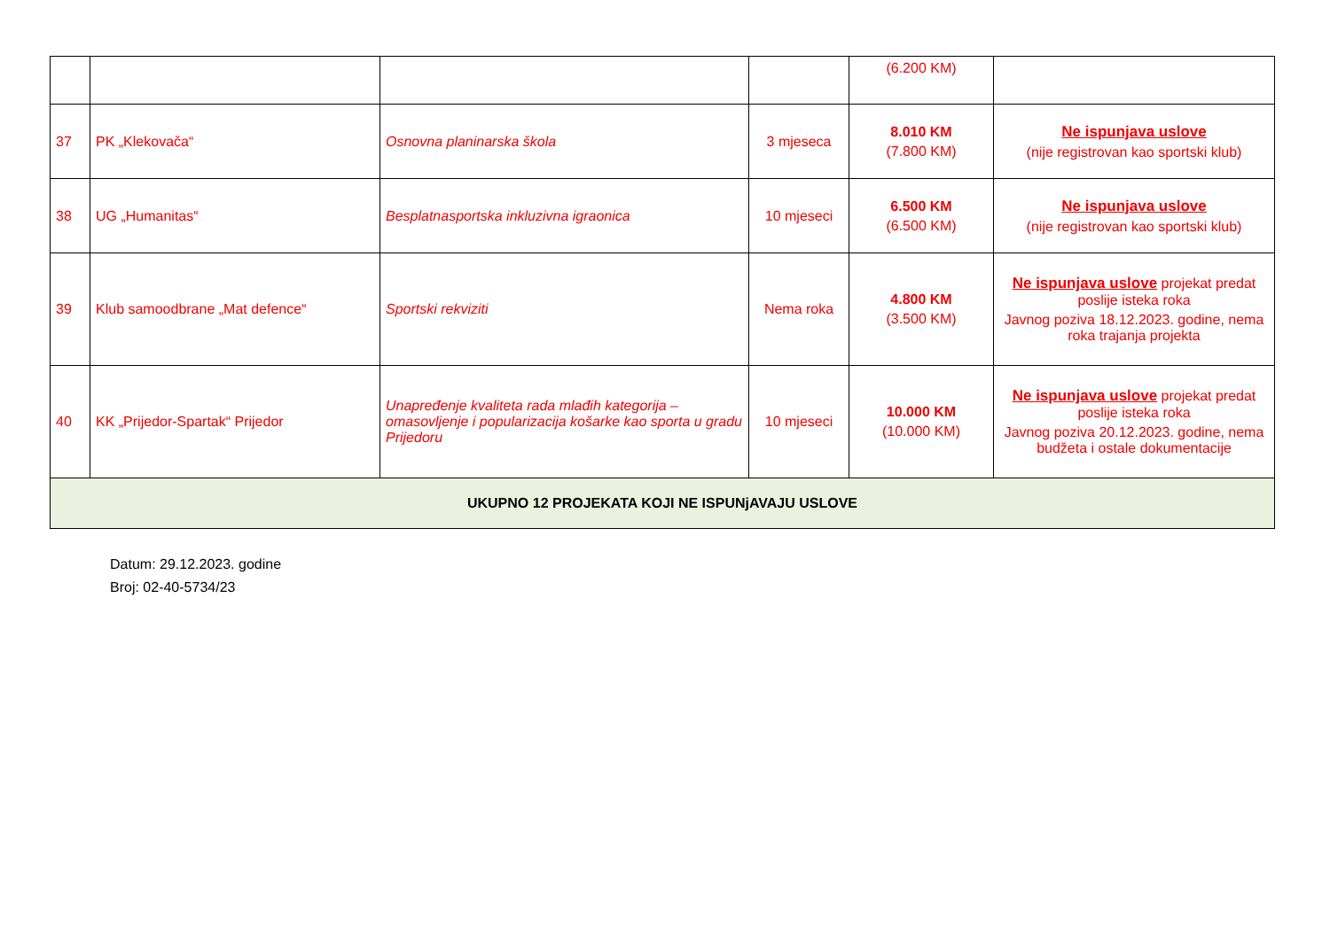| | | | | (6.200 KM) | |
| 37 | PK „Klekovača“ | Osnovna planinarska škola | 3 mjeseca | 8.010 KM (7.800 KM) | Ne ispunjava uslove (nije registrovan kao sportski klub) |
| 38 | UG „Humanitas“ | Besplatnasportska inkluzivna igraonica | 10 mjeseci | 6.500 KM (6.500 KM) | Ne ispunjava uslove (nije registrovan kao sportski klub) |
| 39 | Klub samoodbrane „Mat defence“ | Sportski rekviziti | Nema roka | 4.800 KM (3.500 KM) | Ne ispunjava uslove projekat predat poslije isteka roka Javnog poziva 18.12.2023. godine, nema roka trajanja projekta |
| 40 | KK „Prijedor-Spartak“ Prijedor | Unapređenje kvaliteta rada mlađih kategorija – omasovljenje i popularizacija košarke kao sporta u gradu Prijedoru | 10 mjeseci | 10.000 KM (10.000 KM) | Ne ispunjava uslove projekat predat poslije isteka roka Javnog poziva 20.12.2023. godine, nema budžeta i ostale dokumentacije |
| UKUPNO 12 PROJEKATA KOJI NE ISPUNjAVAJU USLOVE | | | | | |
Datum: 29.12.2023. godine
Broj: 02-40-5734/23